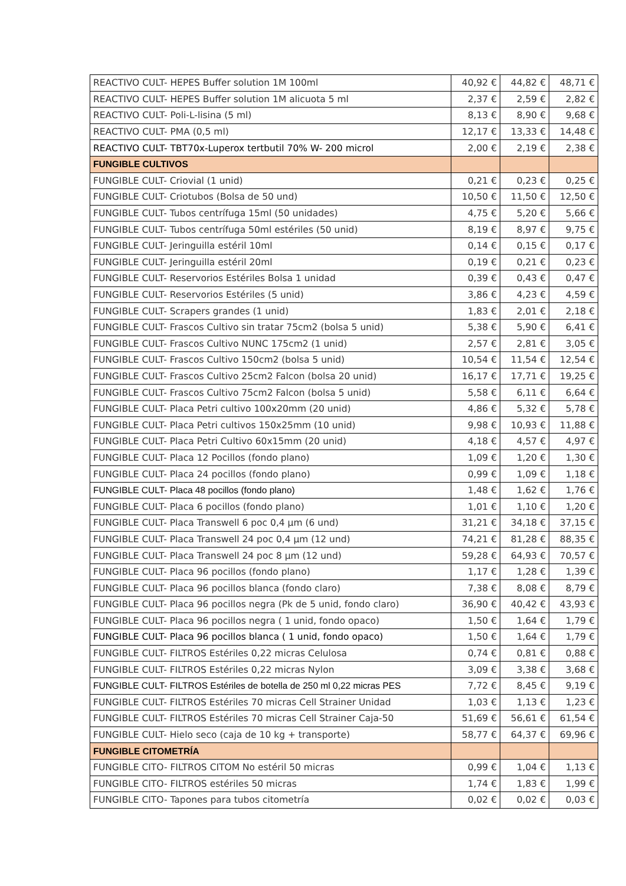| REACTIVO CULT- HEPES Buffer solution 1M 100ml | 40,92 € | 44,82 € | 48,71 € |
| REACTIVO CULT- HEPES Buffer solution 1M alicuota 5 ml | 2,37 € | 2,59 € | 2,82 € |
| REACTIVO CULT- Poli-L-lisina (5 ml) | 8,13 € | 8,90 € | 9,68 € |
| REACTIVO CULT- PMA (0,5 ml) | 12,17 € | 13,33 € | 14,48 € |
| REACTIVO CULT- TBT70x-Luperox tertbutil 70% W- 200 microl | 2,00 € | 2,19 € | 2,38 € |
| FUNGIBLE CULTIVOS | | | |
| FUNGIBLE CULT- Criovial (1 unid) | 0,21 € | 0,23 € | 0,25 € |
| FUNGIBLE CULT- Criotubos (Bolsa de 50 und) | 10,50 € | 11,50 € | 12,50 € |
| FUNGIBLE CULT- Tubos centrífuga 15ml (50 unidades) | 4,75 € | 5,20 € | 5,66 € |
| FUNGIBLE CULT- Tubos centrífuga 50ml estériles (50 unid) | 8,19 € | 8,97 € | 9,75 € |
| FUNGIBLE CULT- Jeringuilla estéril 10ml | 0,14 € | 0,15 € | 0,17 € |
| FUNGIBLE CULT- Jeringuilla estéril 20ml | 0,19 € | 0,21 € | 0,23 € |
| FUNGIBLE CULT- Reservorios Estériles Bolsa 1 unidad | 0,39 € | 0,43 € | 0,47 € |
| FUNGIBLE CULT- Reservorios Estériles (5 unid) | 3,86 € | 4,23 € | 4,59 € |
| FUNGIBLE CULT- Scrapers grandes (1 unid) | 1,83 € | 2,01 € | 2,18 € |
| FUNGIBLE CULT- Frascos Cultivo sin tratar 75cm2 (bolsa 5 unid) | 5,38 € | 5,90 € | 6,41 € |
| FUNGIBLE CULT- Frascos Cultivo NUNC 175cm2 (1 unid) | 2,57 € | 2,81 € | 3,05 € |
| FUNGIBLE CULT- Frascos Cultivo 150cm2 (bolsa 5 unid) | 10,54 € | 11,54 € | 12,54 € |
| FUNGIBLE CULT- Frascos Cultivo 25cm2 Falcon (bolsa 20 unid) | 16,17 € | 17,71 € | 19,25 € |
| FUNGIBLE CULT- Frascos Cultivo 75cm2 Falcon (bolsa 5 unid) | 5,58 € | 6,11 € | 6,64 € |
| FUNGIBLE CULT- Placa Petri cultivo 100x20mm (20 unid) | 4,86 € | 5,32 € | 5,78 € |
| FUNGIBLE CULT- Placa Petri cultivos 150x25mm (10 unid) | 9,98 € | 10,93 € | 11,88 € |
| FUNGIBLE CULT- Placa Petri Cultivo 60x15mm (20 unid) | 4,18 € | 4,57 € | 4,97 € |
| FUNGIBLE CULT- Placa 12 Pocillos (fondo plano) | 1,09 € | 1,20 € | 1,30 € |
| FUNGIBLE CULT- Placa 24 pocillos (fondo plano) | 0,99 € | 1,09 € | 1,18 € |
| FUNGIBLE CULT- Placa 48 pocillos (fondo plano) | 1,48 € | 1,62 € | 1,76 € |
| FUNGIBLE CULT- Placa 6 pocillos (fondo plano) | 1,01 € | 1,10 € | 1,20 € |
| FUNGIBLE CULT- Placa Transwell 6 poc 0,4 µm (6 und) | 31,21 € | 34,18 € | 37,15 € |
| FUNGIBLE CULT- Placa Transwell 24 poc 0,4 µm (12 und) | 74,21 € | 81,28 € | 88,35 € |
| FUNGIBLE CULT- Placa Transwell 24 poc 8 µm (12 und) | 59,28 € | 64,93 € | 70,57 € |
| FUNGIBLE CULT- Placa 96 pocillos (fondo plano) | 1,17 € | 1,28 € | 1,39 € |
| FUNGIBLE CULT- Placa 96 pocillos blanca (fondo claro) | 7,38 € | 8,08 € | 8,79 € |
| FUNGIBLE CULT- Placa 96 pocillos negra (Pk de 5 unid, fondo claro) | 36,90 € | 40,42 € | 43,93 € |
| FUNGIBLE CULT- Placa 96 pocillos negra ( 1 unid, fondo opaco) | 1,50 € | 1,64 € | 1,79 € |
| FUNGIBLE CULT- Placa 96 pocillos blanca ( 1 unid, fondo opaco) | 1,50 € | 1,64 € | 1,79 € |
| FUNGIBLE CULT- FILTROS Estériles 0,22 micras Celulosa | 0,74 € | 0,81 € | 0,88 € |
| FUNGIBLE CULT- FILTROS Estériles 0,22 micras Nylon | 3,09 € | 3,38 € | 3,68 € |
| FUNGIBLE CULT- FILTROS Estériles de botella de 250 ml 0,22 micras PES | 7,72 € | 8,45 € | 9,19 € |
| FUNGIBLE CULT- FILTROS Estériles 70 micras Cell Strainer Unidad | 1,03 € | 1,13 € | 1,23 € |
| FUNGIBLE CULT- FILTROS Estériles 70 micras Cell Strainer Caja-50 | 51,69 € | 56,61 € | 61,54 € |
| FUNGIBLE CULT- Hielo seco (caja de 10 kg + transporte) | 58,77 € | 64,37 € | 69,96 € |
| FUNGIBLE CITOMETRÍA | | | |
| FUNGIBLE CITO- FILTROS CITOM No estéril 50 micras | 0,99 € | 1,04 € | 1,13 € |
| FUNGIBLE CITO- FILTROS estériles 50 micras | 1,74 € | 1,83 € | 1,99 € |
| FUNGIBLE CITO- Tapones para tubos citometría | 0,02 € | 0,02 € | 0,03 € |